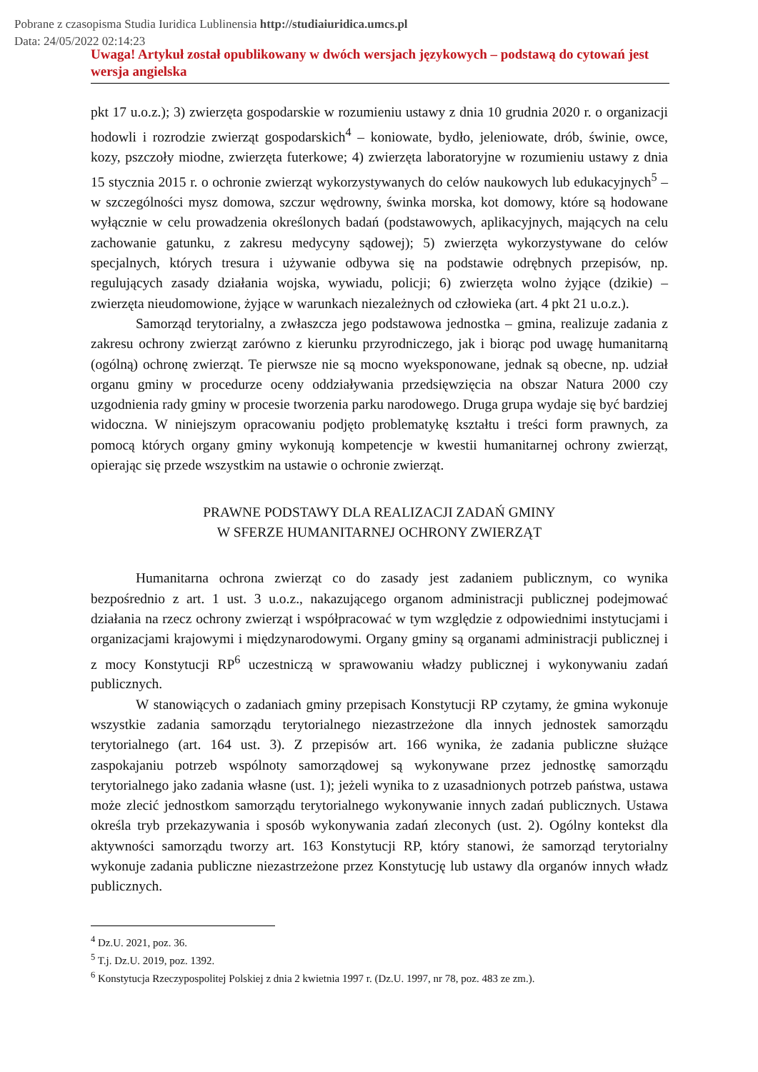Pobrane z czasopisma Studia Iuridica Lublinensia http://studiaiuridica.umcs.pl
Data: 24/05/2022 02:14:23
Uwaga! Artykuł został opublikowany w dwóch wersjach językowych – podstawą do cytowań jest wersja angielska
pkt 17 u.o.z.); 3) zwierzęta gospodarskie w rozumieniu ustawy z dnia 10 grudnia 2020 r. o organizacji hodowli i rozrodzie zwierząt gospodarskich<sup>4</sup> – koniowate, bydło, jeleniowate, drób, świnie, owce, kozy, pszczoły miodne, zwierzęta futerkowe; 4) zwierzęta laboratoryjne w rozumieniu ustawy z dnia 15 stycznia 2015 r. o ochronie zwierząt wykorzystywanych do celów naukowych lub edukacyjnych<sup>5</sup> – w szczególności mysz domowa, szczur wędrowny, świnka morska, kot domowy, które są hodowane wyłącznie w celu prowadzenia określonych badań (podstawowych, aplikacyjnych, mających na celu zachowanie gatunku, z zakresu medycyny sądowej); 5) zwierzęta wykorzystywane do celów specjalnych, których tresura i używanie odbywa się na podstawie odrębnych przepisów, np. regulujących zasady działania wojska, wywiadu, policji; 6) zwierzęta wolno żyjące (dzikie) – zwierzęta nieudomowione, żyjące w warunkach niezależnych od człowieka (art. 4 pkt 21 u.o.z.).
Samorząd terytorialny, a zwłaszcza jego podstawowa jednostka – gmina, realizuje zadania z zakresu ochrony zwierząt zarówno z kierunku przyrodniczego, jak i biorąc pod uwagę humanitarną (ogólną) ochronę zwierząt. Te pierwsze nie są mocno wyeksponowane, jednak są obecne, np. udział organu gminy w procedurze oceny oddziaływania przedsięwzięcia na obszar Natura 2000 czy uzgodnienia rady gminy w procesie tworzenia parku narodowego. Druga grupa wydaje się być bardziej widoczna. W niniejszym opracowaniu podjęto problematykę kształtu i treści form prawnych, za pomocą których organy gminy wykonują kompetencje w kwestii humanitarnej ochrony zwierząt, opierając się przede wszystkim na ustawie o ochronie zwierząt.
PRAWNE PODSTAWY DLA REALIZACJI ZADAŃ GMINY
W SFERZE HUMANITARNEJ OCHRONY ZWIERZĄT
Humanitarna ochrona zwierząt co do zasady jest zadaniem publicznym, co wynika bezpośrednio z art. 1 ust. 3 u.o.z., nakazującego organom administracji publicznej podejmować działania na rzecz ochrony zwierząt i współpracować w tym względzie z odpowiednimi instytucjami i organizacjami krajowymi i międzynarodowymi. Organy gminy są organami administracji publicznej i z mocy Konstytucji RP<sup>6</sup> uczestniczą w sprawowaniu władzy publicznej i wykonywaniu zadań publicznych.
W stanowiących o zadaniach gminy przepisach Konstytucji RP czytamy, że gmina wykonuje wszystkie zadania samorządu terytorialnego niezastrzeżone dla innych jednostek samorządu terytorialnego (art. 164 ust. 3). Z przepisów art. 166 wynika, że zadania publiczne służące zaspokajaniu potrzeb wspólnoty samorządowej są wykonywane przez jednostkę samorządu terytorialnego jako zadania własne (ust. 1); jeżeli wynika to z uzasadnionych potrzeb państwa, ustawa może zlecić jednostkom samorządu terytorialnego wykonywanie innych zadań publicznych. Ustawa określa tryb przekazywania i sposób wykonywania zadań zleconych (ust. 2). Ogólny kontekst dla aktywności samorządu tworzy art. 163 Konstytucji RP, który stanowi, że samorząd terytorialny wykonuje zadania publiczne niezastrzeżone przez Konstytucję lub ustawy dla organów innych władz publicznych.
<sup>4</sup> Dz.U. 2021, poz. 36.
<sup>5</sup> T.j. Dz.U. 2019, poz. 1392.
<sup>6</sup> Konstytucja Rzeczypospolitej Polskiej z dnia 2 kwietnia 1997 r. (Dz.U. 1997, nr 78, poz. 483 ze zm.).